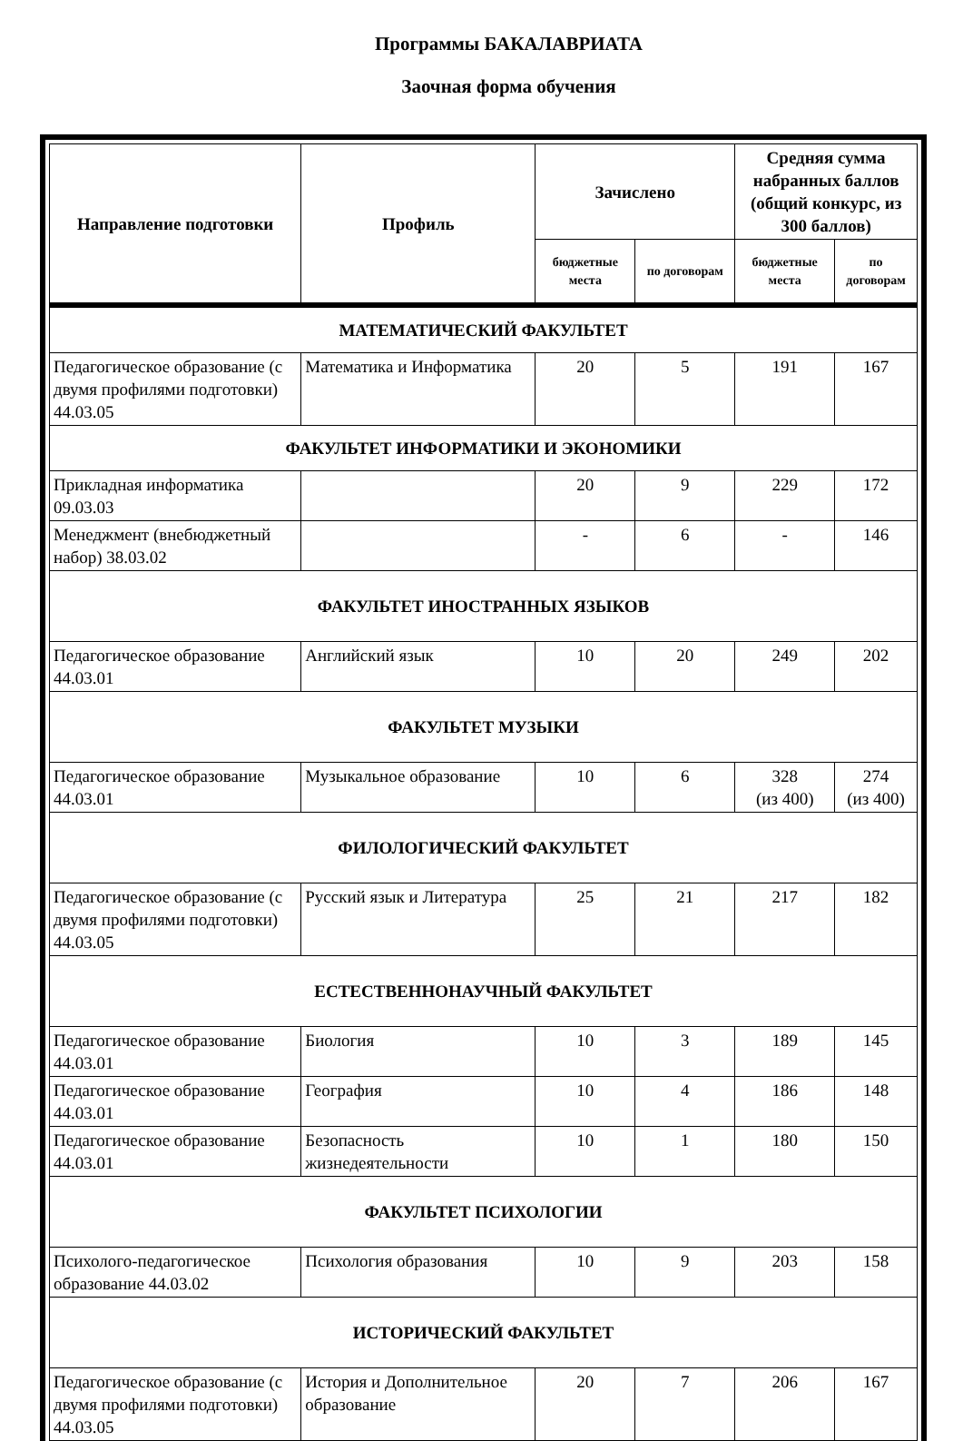Программы БАКАЛАВРИАТА
Заочная форма обучения
| Направление подготовки | Профиль | Зачислено | | Средняя сумма набранных баллов (общий конкурс, из 300 баллов) | |
| --- | --- | --- | --- | --- | --- |
| | | бюджетные места | по договорам | бюджетные места | по договорам |
| МАТЕМАТИЧЕСКИЙ ФАКУЛЬТЕТ | | | | | |
| Педагогическое образование (с двумя профилями подготовки) 44.03.05 | Математика и Информатика | 20 | 5 | 191 | 167 |
| ФАКУЛЬТЕТ ИНФОРМАТИКИ И ЭКОНОМИКИ | | | | | |
| Прикладная информатика 09.03.03 | | 20 | 9 | 229 | 172 |
| Менеджмент (внебюджетный набор) 38.03.02 | | - | 6 | - | 146 |
| ФАКУЛЬТЕТ ИНОСТРАННЫХ ЯЗЫКОВ | | | | | |
| Педагогическое образование 44.03.01 | Английский язык | 10 | 20 | 249 | 202 |
| ФАКУЛЬТЕТ МУЗЫКИ | | | | | |
| Педагогическое образование 44.03.01 | Музыкальное образование | 10 | 6 | 328 (из 400) | 274 (из 400) |
| ФИЛОЛОГИЧЕСКИЙ ФАКУЛЬТЕТ | | | | | |
| Педагогическое образование (с двумя профилями подготовки) 44.03.05 | Русский язык и Литература | 25 | 21 | 217 | 182 |
| ЕСТЕСТВЕННОНАУЧНЫЙ ФАКУЛЬТЕТ | | | | | |
| Педагогическое образование 44.03.01 | Биология | 10 | 3 | 189 | 145 |
| Педагогическое образование 44.03.01 | География | 10 | 4 | 186 | 148 |
| Педагогическое образование 44.03.01 | Безопасность жизнедеятельности | 10 | 1 | 180 | 150 |
| ФАКУЛЬТЕТ ПСИХОЛОГИИ | | | | | |
| Психолого-педагогическое образование 44.03.02 | Психология образования | 10 | 9 | 203 | 158 |
| ИСТОРИЧЕСКИЙ ФАКУЛЬТЕТ | | | | | |
| Педагогическое образование (с двумя профилями подготовки) 44.03.05 | История и Дополнительное образование | 20 | 7 | 206 | 167 |